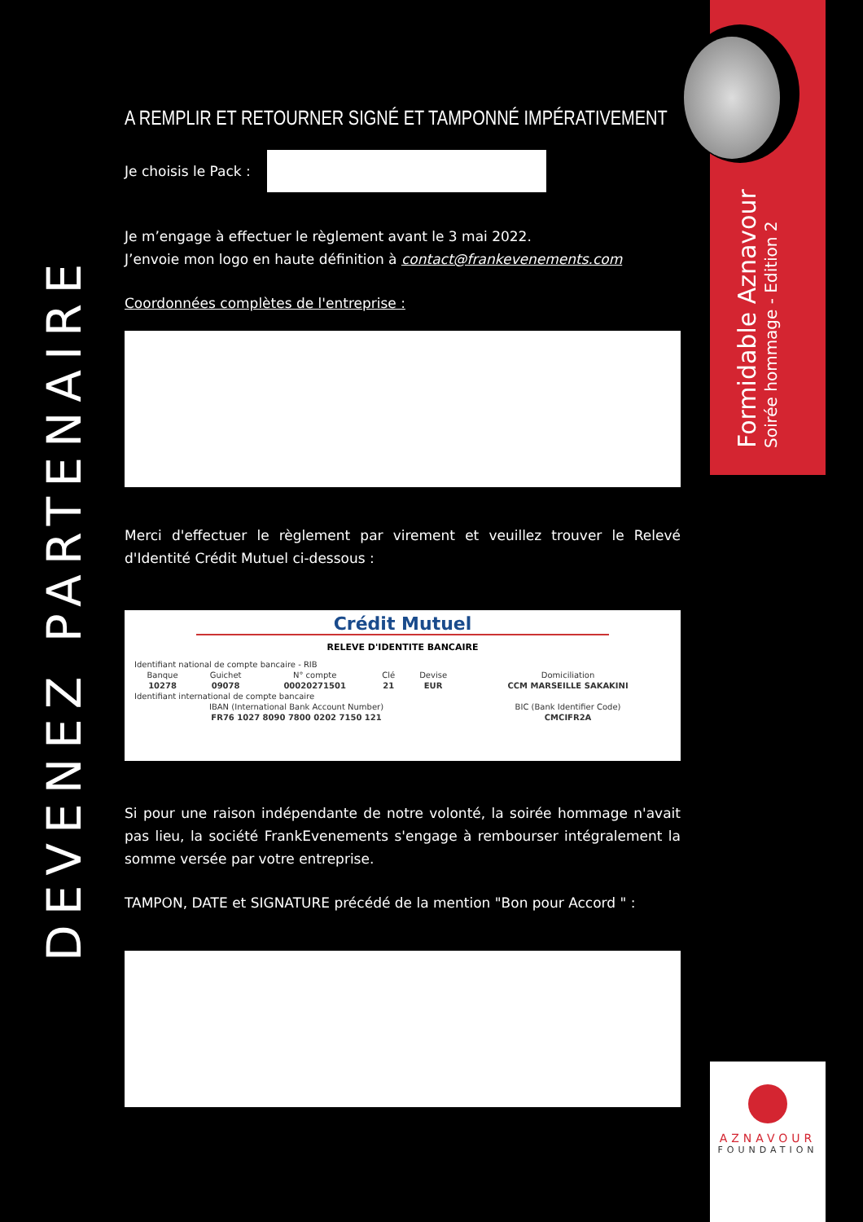Formidable Aznavour
Soirée hommage - Edition 2
DEVENEZ PARTENAIRE
A REMPLIR ET RETOURNER SIGNÉ ET TAMPONNÉ IMPÉRATIVEMENT
Je choisis le Pack :
Je m’engage à effectuer le règlement avant le 3 mai 2022.
J’envoie mon logo en haute définition à contact@frankevenements.com
Coordonnées complètes de l'entreprise :
Merci d'effectuer le règlement par virement et veuillez trouver le Relevé d'Identité Crédit Mutuel ci-dessous :
Crédit Mutuel
RELEVE D'IDENTITE BANCAIRE
| Identifiant national de compte bancaire - RIB | | | | | |
| Banque | Guichet | N° compte | Clé | Devise | Domiciliation |
| 10278 | 09078 | 00020271501 | 21 | EUR | CCM MARSEILLE SAKAKINI |
| Identifiant international de compte bancaire | | | | | |
| IBAN (International Bank Account Number) | | | | | BIC (Bank Identifier Code) |
| FR76 1027 8090 7800 0202 7150 121 | | | | | CMCIFR2A |
Si pour une raison indépendante de notre volonté, la soirée hommage n'avait pas lieu, la société FrankEvenements s'engage à rembourser intégralement la somme versée par votre entreprise.
TAMPON, DATE et SIGNATURE précédé de la mention "Bon pour Accord " :
AZNAVOUR
FOUNDATION